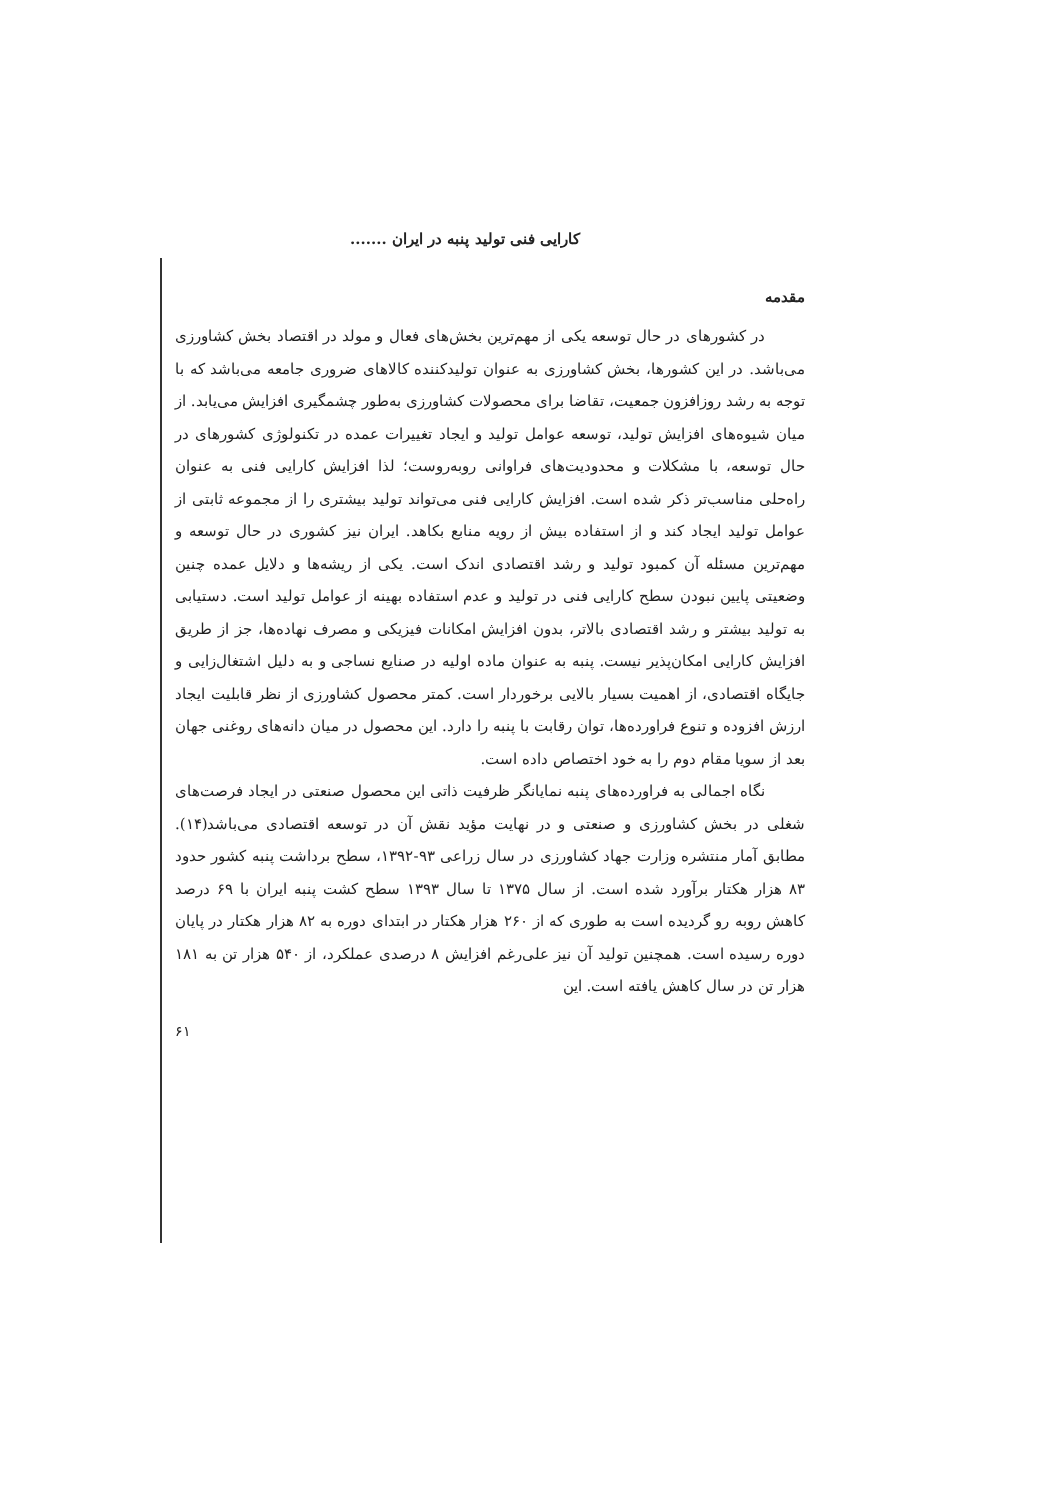کارایی فنی تولید پنبه در ایران .......
مقدمه
در کشورهای در حال توسعه یکی از مهم‌ترین بخش‌های فعال و مولد در اقتصاد بخش کشاورزی می‌باشد. در این کشورها، بخش کشاورزی به عنوان تولیدکننده کالاهای ضروری جامعه می‌باشد که با توجه به رشد روزافزون جمعیت، تقاضا برای محصولات کشاورزی به‌طور چشمگیری افزایش می‌یابد. از میان شیوه‌های افزایش تولید، توسعه عوامل تولید و ایجاد تغییرات عمده در تکنولوژی کشورهای در حال توسعه، با مشکلات و محدودیت‌های فراوانی روبه‌روست؛ لذا افزایش کارایی فنی به عنوان راه‌حلی مناسب‌تر ذکر شده است. افزایش کارایی فنی می‌تواند تولید بیشتری را از مجموعه ثابتی از عوامل تولید ایجاد کند و از استفاده بیش از رویه منابع بکاهد. ایران نیز کشوری در حال توسعه و مهم‌ترین مسئله آن کمبود تولید و رشد اقتصادی اندک است. یکی از ریشه‌ها و دلایل عمده چنین وضعیتی پایین نبودن سطح کارایی فنی در تولید و عدم استفاده بهینه از عوامل تولید است. دستیابی به تولید بیشتر و رشد اقتصادی بالاتر، بدون افزایش امکانات فیزیکی و مصرف نهاده‌ها، جز از طریق افزایش کارایی امکان‌پذیر نیست. پنبه به عنوان ماده اولیه در صنایع نساجی و به دلیل اشتغال‌زایی و جایگاه اقتصادی، از اهمیت بسیار بالایی برخوردار است. کمتر محصول کشاورزی از نظر قابلیت ایجاد ارزش افزوده و تنوع فراورده‌ها، توان رقابت با پنبه را دارد. این محصول در میان دانه‌های روغنی جهان بعد از سویا مقام دوم را به خود اختصاص داده است.
نگاه اجمالی به فراورده‌های پنبه نمایانگر ظرفیت ذاتی این محصول صنعتی در ایجاد فرصت‌های شغلی در بخش کشاورزی و صنعتی و در نهایت مؤید نقش آن در توسعه اقتصادی می‌باشد(۱۴). مطابق آمار منتشره وزارت جهاد کشاورزی در سال زراعی ۹۳-۱۳۹۲، سطح برداشت پنبه کشور حدود ۸۳ هزار هکتار برآورد شده است. از سال ۱۳۷۵ تا سال ۱۳۹۳ سطح کشت پنبه ایران با ۶۹ درصد کاهش روبه رو گردیده است به طوری که از ۲۶۰ هزار هکتار در ابتدای دوره به ۸۲ هزار هکتار در پایان دوره رسیده است. همچنین تولید آن نیز علی‌رغم افزایش ۸ درصدی عملکرد، از ۵۴۰ هزار تن به ۱۸۱ هزار تن در سال کاهش یافته است. این
۶۱